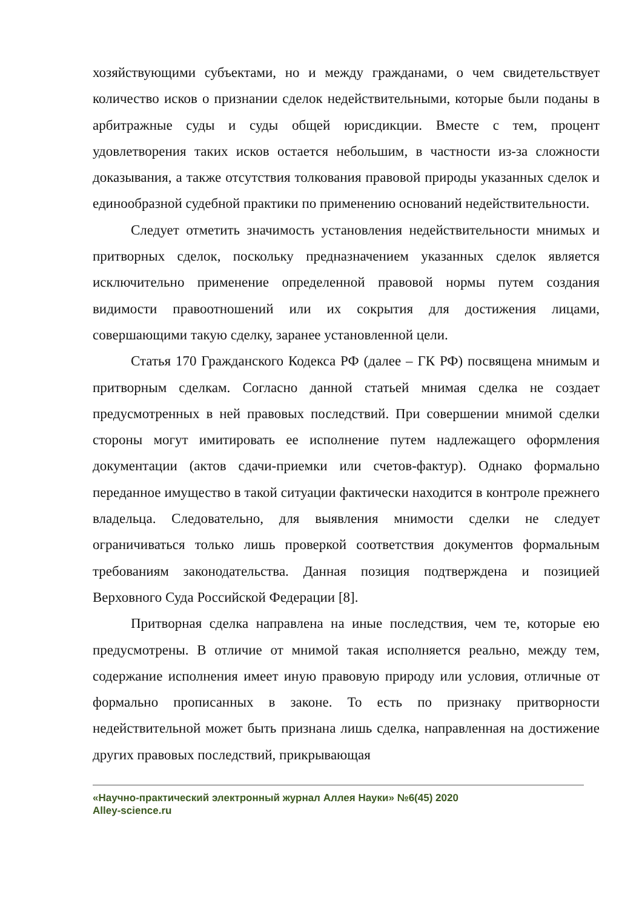хозяйствующими субъектами, но и между гражданами, о чем свидетельствует количество исков о признании сделок недействительными, которые были поданы в арбитражные суды и суды общей юрисдикции. Вместе с тем, процент удовлетворения таких исков остается небольшим, в частности из-за сложности доказывания, а также отсутствия толкования правовой природы указанных сделок и единообразной судебной практики по применению оснований недействительности.
Следует отметить значимость установления недействительности мнимых и притворных сделок, поскольку предназначением указанных сделок является исключительно применение определенной правовой нормы путем создания видимости правоотношений или их сокрытия для достижения лицами, совершающими такую сделку, заранее установленной цели.
Статья 170 Гражданского Кодекса РФ (далее – ГК РФ) посвящена мнимым и притворным сделкам. Согласно данной статьей мнимая сделка не создает предусмотренных в ней правовых последствий. При совершении мнимой сделки стороны могут имитировать ее исполнение путем надлежащего оформления документации (актов сдачи-приемки или счетов-фактур). Однако формально переданное имущество в такой ситуации фактически находится в контроле прежнего владельца. Следовательно, для выявления мнимости сделки не следует ограничиваться только лишь проверкой соответствия документов формальным требованиям законодательства. Данная позиция подтверждена и позицией Верховного Суда Российской Федерации [8].
Притворная сделка направлена на иные последствия, чем те, которые ею предусмотрены. В отличие от мнимой такая исполняется реально, между тем, содержание исполнения имеет иную правовую природу или условия, отличные от формально прописанных в законе. То есть по признаку притворности недействительной может быть признана лишь сделка, направленная на достижение других правовых последствий, прикрывающая
«Научно-практический электронный журнал Аллея Науки» №6(45) 2020
Alley-science.ru